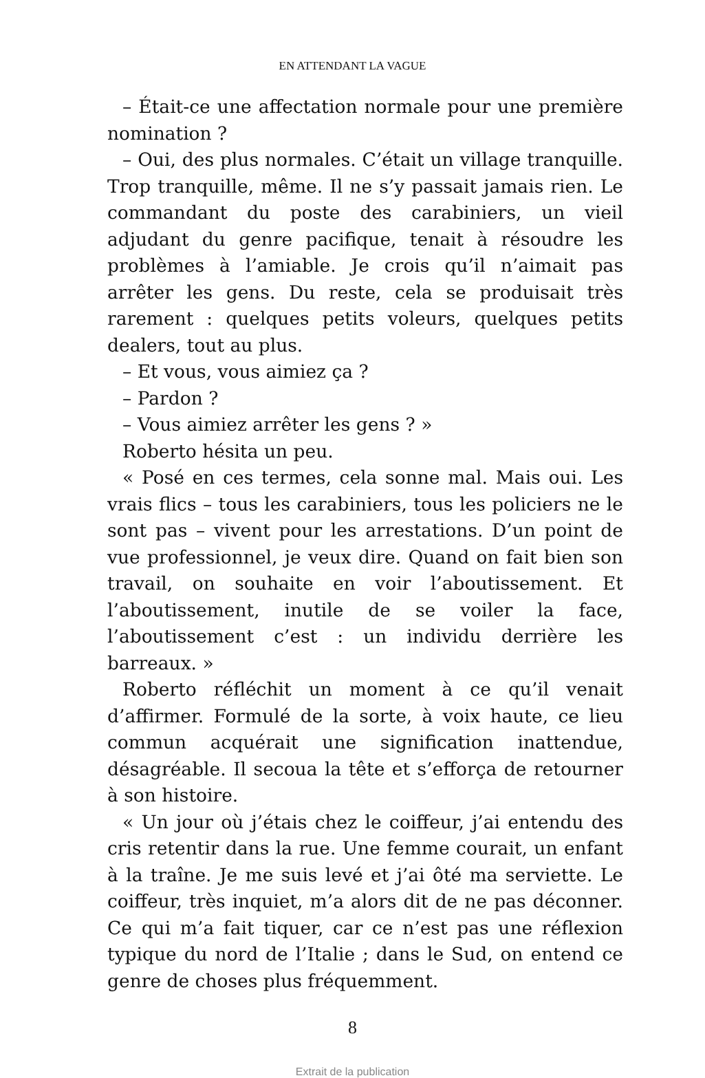EN ATTENDANT LA VAGUE
– Était-ce une affectation normale pour une première nomination ?
– Oui, des plus normales. C’était un village tranquille. Trop tranquille, même. Il ne s’y passait jamais rien. Le commandant du poste des carabiniers, un vieil adjudant du genre pacifique, tenait à résoudre les problèmes à l’amiable. Je crois qu’il n’aimait pas arrêter les gens. Du reste, cela se produisait très rarement : quelques petits voleurs, quelques petits dealers, tout au plus.
– Et vous, vous aimiez ça ?
– Pardon ?
– Vous aimiez arrêter les gens ? »
Roberto hésita un peu.
« Posé en ces termes, cela sonne mal. Mais oui. Les vrais flics – tous les carabiniers, tous les policiers ne le sont pas – vivent pour les arrestations. D’un point de vue professionnel, je veux dire. Quand on fait bien son travail, on souhaite en voir l’aboutissement. Et l’aboutissement, inutile de se voiler la face, l’aboutissement c’est : un individu derrière les barreaux. »
Roberto réfléchit un moment à ce qu’il venait d’affirmer. Formulé de la sorte, à voix haute, ce lieu commun acquérait une signification inattendue, désagréable. Il secoua la tête et s’efforça de retourner à son histoire.
« Un jour où j’étais chez le coiffeur, j’ai entendu des cris retentir dans la rue. Une femme courait, un enfant à la traîne. Je me suis levé et j’ai ôté ma serviette. Le coiffeur, très inquiet, m’a alors dit de ne pas déconner. Ce qui m’a fait tiquer, car ce n’est pas une réflexion typique du nord de l’Italie ; dans le Sud, on entend ce genre de choses plus fréquemment.
8
Extrait de la publication